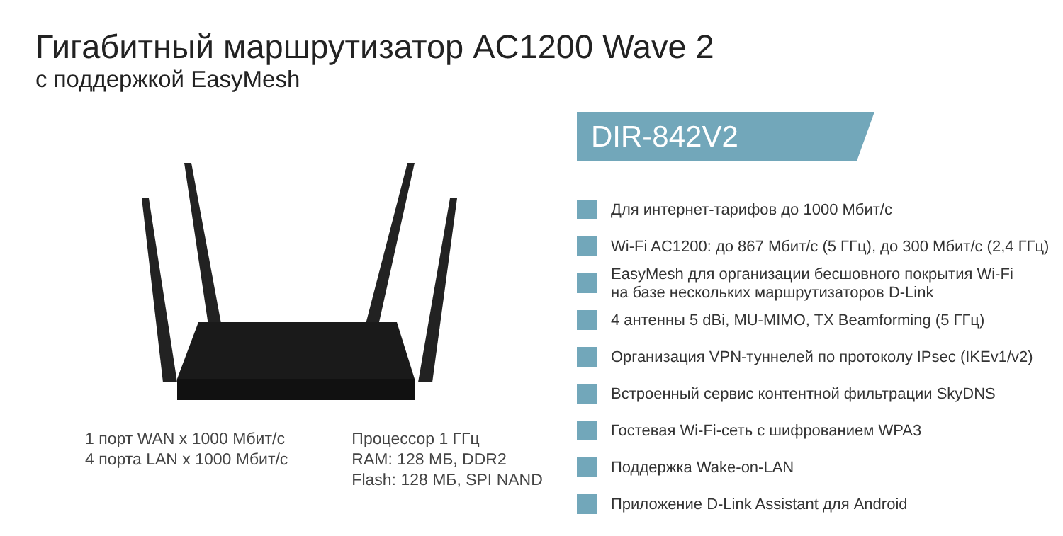Гигабитный маршрутизатор AC1200 Wave 2
с поддержкой EasyMesh
1 порт WAN x 1000 Мбит/с
4 порта LAN x 1000 Мбит/с
Процессор 1 ГГц
RAM: 128 МБ, DDR2
Flash: 128 МБ, SPI NAND
DIR-842V2
Для интернет-тарифов до 1000 Мбит/с
Wi-Fi AC1200: до 867 Мбит/с (5 ГГц), до 300 Мбит/с (2,4 ГГц)
EasyMesh для организации бесшовного покрытия Wi-Fi
на базе нескольких маршрутизаторов D-Link
4 антенны 5 dBi, MU-MIMO, TX Beamforming (5 ГГц)
Организация VPN-туннелей по протоколу IPsec (IKEv1/v2)
Встроенный сервис контентной фильтрации SkyDNS
Гостевая Wi-Fi-сеть с шифрованием WPA3
Поддержка Wake-on-LAN
Приложение D-Link Assistant для Android